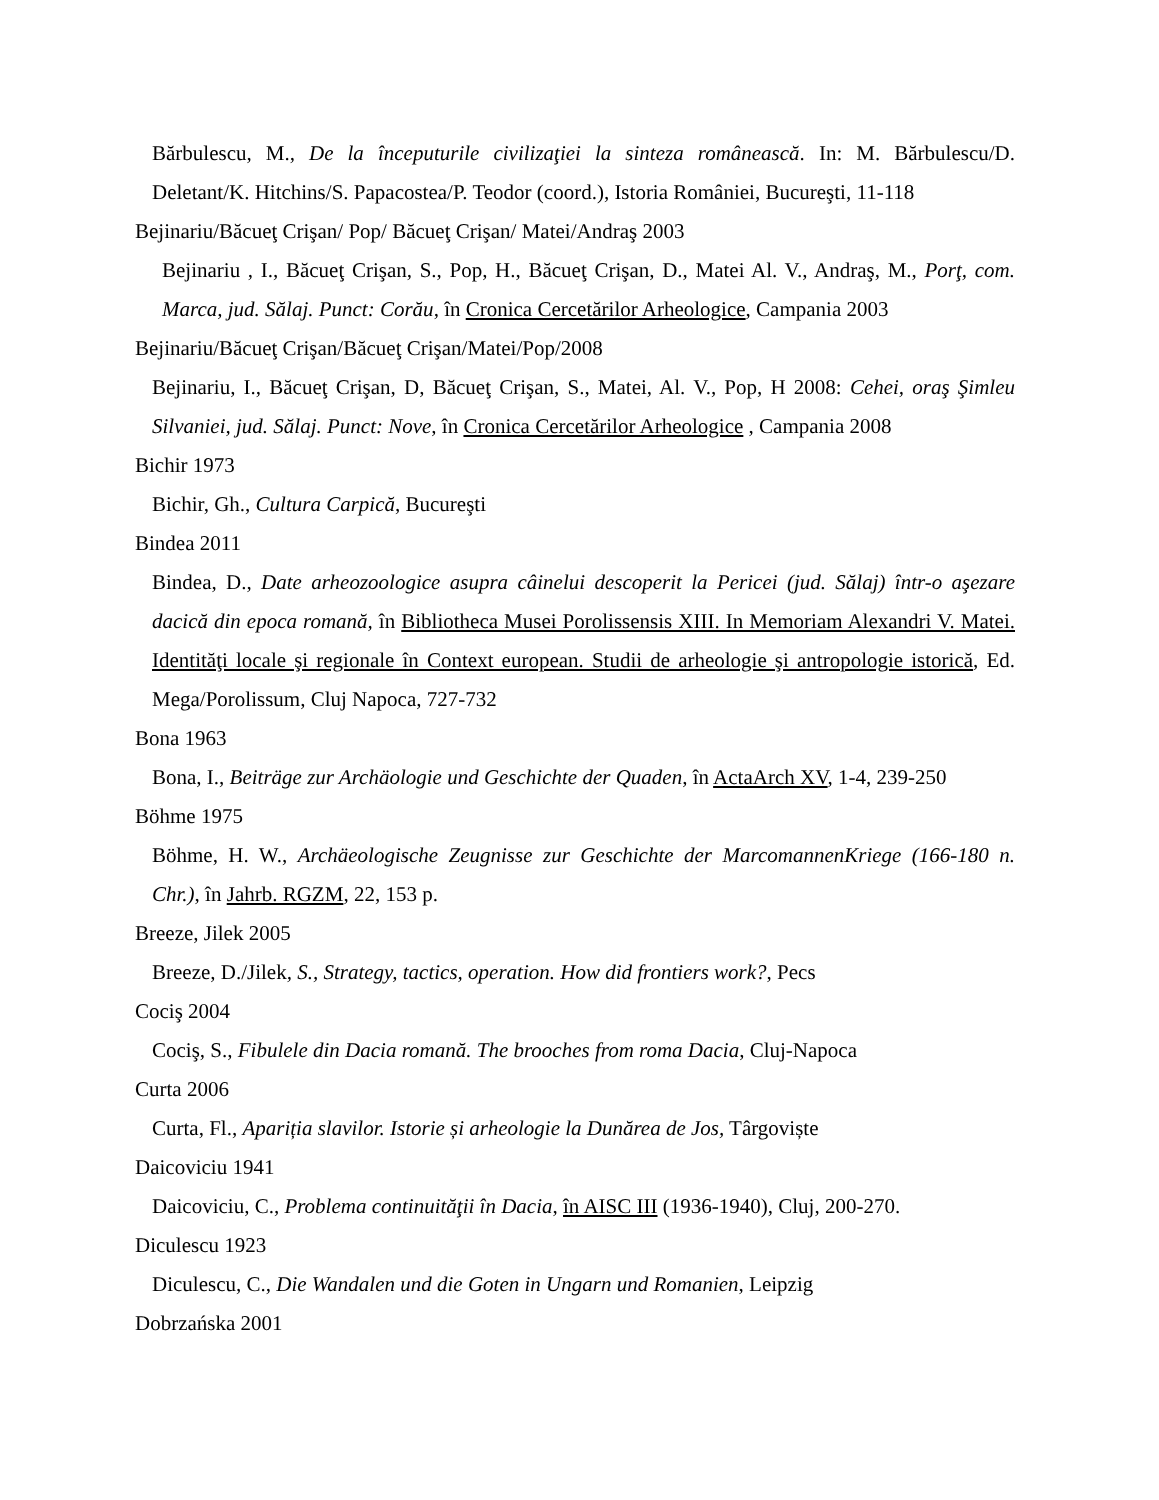Bărbulescu, M., De la începuturile civilizaţiei la sinteza românească. In: M. Bărbulescu/D. Deletant/K. Hitchins/S. Papacostea/P. Teodor (coord.), Istoria României, Bucureşti, 11-118
Bejinariu/Băcueţ Crişan/ Pop/ Băcueţ Crişan/ Matei/Andraş 2003
Bejinariu , I., Băcueţ Crişan, S., Pop, H., Băcueţ Crişan, D., Matei Al. V., Andraş, M., Porţ, com. Marca, jud. Sălaj. Punct: Corău, în Cronica Cercetărilor Arheologice, Campania 2003
Bejinariu/Băcueţ Crişan/Băcueţ Crişan/Matei/Pop/2008
Bejinariu, I., Băcueţ Crişan, D, Băcueţ Crişan, S., Matei, Al. V., Pop, H 2008: Cehei, oraş Şimleu Silvaniei, jud. Sălaj. Punct: Nove, în Cronica Cercetărilor Arheologice , Campania 2008
Bichir 1973
Bichir, Gh., Cultura Carpică, Bucureşti
Bindea 2011
Bindea, D., Date arheozoologice asupra câinelui descoperit la Pericei (jud. Sălaj) într-o aşezare dacică din epoca romană, în Bibliotheca Musei Porolissensis XIII. In Memoriam Alexandri V. Matei. Identităţi locale şi regionale în Context european. Studii de arheologie şi antropologie istorică, Ed. Mega/Porolissum, Cluj Napoca, 727-732
Bona 1963
Bona, I., Beiträge zur Archäologie und Geschichte der Quaden, în ActaArch XV, 1-4, 239-250
Böhme 1975
Böhme, H. W., Archäeologische Zeugnisse zur Geschichte der MarcomannenKriege (166-180 n. Chr.), în Jahrb. RGZM, 22, 153 p.
Breeze, Jilek 2005
Breeze, D./Jilek, S., Strategy, tactics, operation. How did frontiers work?, Pecs
Cociş 2004
Cociş, S., Fibulele din Dacia romană. The brooches from roma Dacia, Cluj-Napoca
Curta 2006
Curta, Fl., Apariția slavilor. Istorie și arheologie la Dunărea de Jos, Târgoviște
Daicoviciu 1941
Daicoviciu, C., Problema continuităţii în Dacia, în AISC III (1936-1940), Cluj, 200-270.
Diculescu 1923
Diculescu, C., Die Wandalen und die Goten in Ungarn und Romanien, Leipzig
Dobrzańska 2001